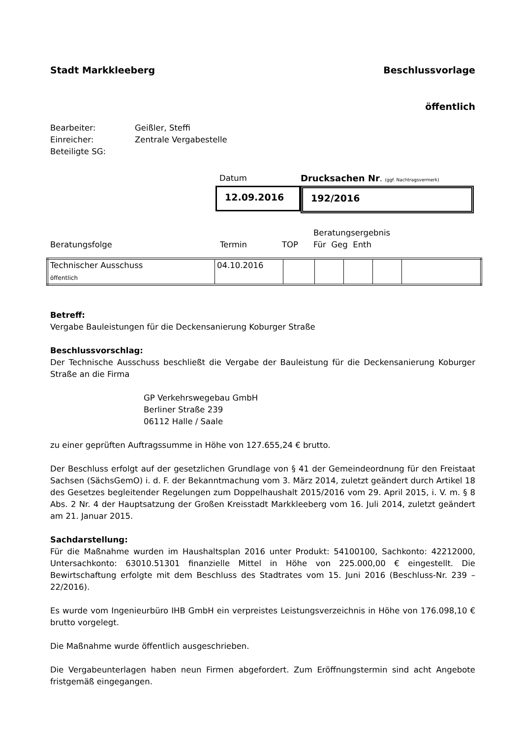Stadt Markkleeberg Beschlussvorlage
öffentlich
Bearbeiter: Geißler, Steffi
Einreicher: Zentrale Vergabestelle
Beteiligte SG:
Datum Drucksachen Nr. (ggf. Nachtragsvermerk)
12.09.2016 192/2016
Beratungsfolge Termin TOP Beratungsergebnis
Für Geg Enth
| Technischer Ausschuss öffentlich | 04.10.2016 | | | | | |
Betreff:
Vergabe Bauleistungen für die Deckensanierung Koburger Straße
Beschlussvorschlag:
Der Technische Ausschuss beschließt die Vergabe der Bauleistung für die Deckensanierung Koburger Straße an die Firma
GP Verkehrswegebau GmbH
Berliner Straße 239
06112 Halle / Saale
zu einer geprüften Auftragssumme in Höhe von 127.655,24 € brutto.
Der Beschluss erfolgt auf der gesetzlichen Grundlage von § 41 der Gemeindeordnung für den Freistaat Sachsen (SächsGemO) i. d. F. der Bekanntmachung vom 3. März 2014, zuletzt geändert durch Artikel 18 des Gesetzes begleitender Regelungen zum Doppelhaushalt 2015/2016 vom 29. April 2015, i. V. m. § 8 Abs. 2 Nr. 4 der Hauptsatzung der Großen Kreisstadt Markkleeberg vom 16. Juli 2014, zuletzt geändert am 21. Januar 2015.
Sachdarstellung:
Für die Maßnahme wurden im Haushaltsplan 2016 unter Produkt: 54100100, Sachkonto: 42212000, Untersachkonto: 63010.51301 finanzielle Mittel in Höhe von 225.000,00 € eingestellt. Die Bewirtschaftung erfolgte mit dem Beschluss des Stadtrates vom 15. Juni 2016 (Beschluss-Nr. 239 – 22/2016).
Es wurde vom Ingenieurbüro IHB GmbH ein verpreistes Leistungsverzeichnis in Höhe von 176.098,10 € brutto vorgelegt.
Die Maßnahme wurde öffentlich ausgeschrieben.
Die Vergabeunterlagen haben neun Firmen abgefordert. Zum Eröffnungstermin sind acht Angebote fristgemäß eingegangen.